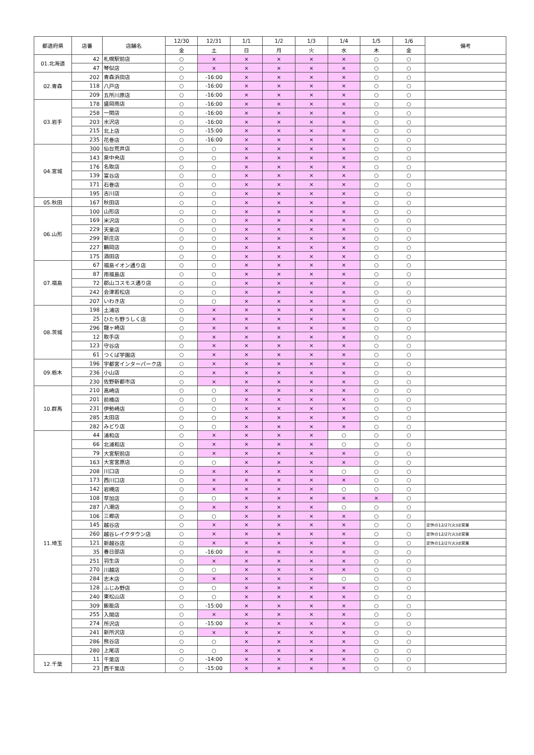| 都道府県 | 店番 | 店舗名 | 12/30 | 12/31 | 1/1 | 1/2 | 1/3 | 1/4 | 1/5 | 1/6 | 備考 |
| --- | --- | --- | --- | --- | --- | --- | --- | --- | --- | --- | --- |
| | | | 金 | 土 | 日 | 月 | 火 | 水 | 木 | 金 | |
| 01.北海道 | 42 | 札幌駅前店 | ○ | × | × | × | × | × | ○ | ○ | |
| | 47 | 琴似店 | ○ | × | × | × | × | × | ○ | ○ | |
| 02.青森 | 202 | 青森浜田店 | ○ | -16:00 | × | × | × | × | ○ | ○ | |
| | 118 | 八戸店 | ○ | -16:00 | × | × | × | × | ○ | ○ | |
| | 209 | 五所川原店 | ○ | -16:00 | × | × | × | × | ○ | ○ | |
| 03.岩手 | 178 | 盛岡南店 | ○ | -16:00 | × | × | × | × | ○ | ○ | |
| | 258 | 一関店 | ○ | -16:00 | × | × | × | × | ○ | ○ | |
| | 203 | 水沢店 | ○ | -16:00 | × | × | × | × | ○ | ○ | |
| | 215 | 北上店 | ○ | -15:00 | × | × | × | × | ○ | ○ | |
| | 235 | 花巻店 | ○ | -16:00 | × | × | × | × | ○ | ○ | |
| 04.宮城 | 300 | 仙台荒井店 | ○ | ○ | × | × | × | × | ○ | ○ | |
| | 143 | 泉中央店 | ○ | ○ | × | × | × | × | ○ | ○ | |
| | 176 | 名取店 | ○ | ○ | × | × | × | × | ○ | ○ | |
| | 139 | 富谷店 | ○ | ○ | × | × | × | × | ○ | ○ | |
| | 171 | 石巻店 | ○ | ○ | × | × | × | × | ○ | ○ | |
| | 195 | 古川店 | ○ | ○ | × | × | × | × | ○ | ○ | |
| 05.秋田 | 167 | 秋田店 | ○ | ○ | × | × | × | × | ○ | ○ | |
| 06.山形 | 100 | 山形店 | ○ | ○ | × | × | × | × | ○ | ○ | |
| | 169 | 米沢店 | ○ | ○ | × | × | × | × | ○ | ○ | |
| | 229 | 天童店 | ○ | ○ | × | × | × | × | ○ | ○ | |
| | 299 | 新庄店 | ○ | ○ | × | × | × | × | ○ | ○ | |
| | 227 | 鶴岡店 | ○ | ○ | × | × | × | × | ○ | ○ | |
| | 175 | 酒田店 | ○ | ○ | × | × | × | × | ○ | ○ | |
| 07.福島 | 67 | 福島イオン通り店 | ○ | ○ | × | × | × | × | ○ | ○ | |
| | 87 | 南福島店 | ○ | ○ | × | × | × | × | ○ | ○ | |
| | 72 | 郡山コスモス通り店 | ○ | ○ | × | × | × | × | ○ | ○ | |
| | 242 | 会津若松店 | ○ | ○ | × | × | × | × | ○ | ○ | |
| | 207 | いわき店 | ○ | ○ | × | × | × | × | ○ | ○ | |
| 08.茨城 | 198 | 土浦店 | ○ | × | × | × | × | × | ○ | ○ | |
| | 25 | ひたち野うしく店 | ○ | × | × | × | × | × | ○ | ○ | |
| | 296 | 龍ヶ崎店 | ○ | × | × | × | × | × | ○ | ○ | |
| | 12 | 取手店 | ○ | × | × | × | × | × | ○ | ○ | |
| | 123 | 守谷店 | ○ | × | × | × | × | × | ○ | ○ | |
| | 61 | つくば学園店 | ○ | × | × | × | × | × | ○ | ○ | |
| 09.栃木 | 196 | 宇都宮インターパーク店 | ○ | × | × | × | × | × | ○ | ○ | |
| | 236 | 小山店 | ○ | × | × | × | × | × | ○ | ○ | |
| | 230 | 佐野新都市店 | ○ | × | × | × | × | × | ○ | ○ | |
| 10.群馬 | 210 | 高崎店 | ○ | ○ | × | × | × | × | ○ | ○ | |
| | 201 | 前橋店 | ○ | ○ | × | × | × | × | ○ | ○ | |
| | 231 | 伊勢崎店 | ○ | ○ | × | × | × | × | ○ | ○ | |
| | 285 | 太田店 | ○ | ○ | × | × | × | × | ○ | ○ | |
| | 282 | みどり店 | ○ | ○ | × | × | × | × | ○ | ○ | |
| 11.埼玉 | 44 | 浦和店 | ○ | × | × | × | × | ○ | ○ | ○ | |
| | 66 | 北浦和店 | ○ | × | × | × | × | ○ | ○ | ○ | |
| | 79 | 大宮駅前店 | ○ | × | × | × | × | × | ○ | ○ | |
| | 163 | 大宮宮原店 | ○ | ○ | × | × | × | × | ○ | ○ | |
| | 208 | 川口店 | ○ | × | × | × | × | ○ | ○ | ○ | |
| | 173 | 西川口店 | ○ | × | × | × | × | × | ○ | ○ | |
| | 142 | 岩槻店 | ○ | × | × | × | × | ○ | ○ | ○ | |
| | 108 | 草加店 | ○ | ○ | × | × | × | × | × | ○ | |
| | 287 | 八潮店 | ○ | × | × | × | × | ○ | ○ | ○ | |
| | 106 | 三郷店 | ○ | ○ | × | × | × | × | ○ | ○ | |
| | 145 | 越谷店 | ○ | × | × | × | × | × | ○ | ○ | 定休の12/27(火)は営業 |
| | 260 | 越谷レイクタウン店 | ○ | × | × | × | × | × | ○ | ○ | 定休の12/27(火)は営業 |
| | 121 | 新越谷店 | ○ | × | × | × | × | × | ○ | ○ | 定休の12/27(火)は営業 |
| | 35 | 春日部店 | ○ | -16:00 | × | × | × | × | ○ | ○ | |
| | 251 | 羽生店 | ○ | × | × | × | × | × | ○ | ○ | |
| | 270 | 川越店 | ○ | ○ | × | × | × | × | ○ | ○ | |
| | 284 | 志木店 | ○ | × | × | × | × | ○ | ○ | ○ | |
| | 128 | ふじみ野店 | ○ | ○ | × | × | × | × | ○ | ○ | |
| | 240 | 東松山店 | ○ | ○ | × | × | × | × | ○ | ○ | |
| | 309 | 飯能店 | ○ | -15:00 | × | × | × | × | ○ | ○ | |
| | 255 | 入間店 | ○ | × | × | × | × | × | ○ | ○ | |
| | 274 | 所沢店 | ○ | -15:00 | × | × | × | × | ○ | ○ | |
| | 241 | 新所沢店 | ○ | × | × | × | × | × | ○ | ○ | |
| | 286 | 熊谷店 | ○ | ○ | × | × | × | × | ○ | ○ | |
| | 280 | 上尾店 | ○ | ○ | × | × | × | × | ○ | ○ | |
| 12.千葉 | 11 | 千葉店 | ○ | -14:00 | × | × | × | × | ○ | ○ | |
| | 23 | 西千葉店 | ○ | -15:00 | × | × | × | × | ○ | ○ | |